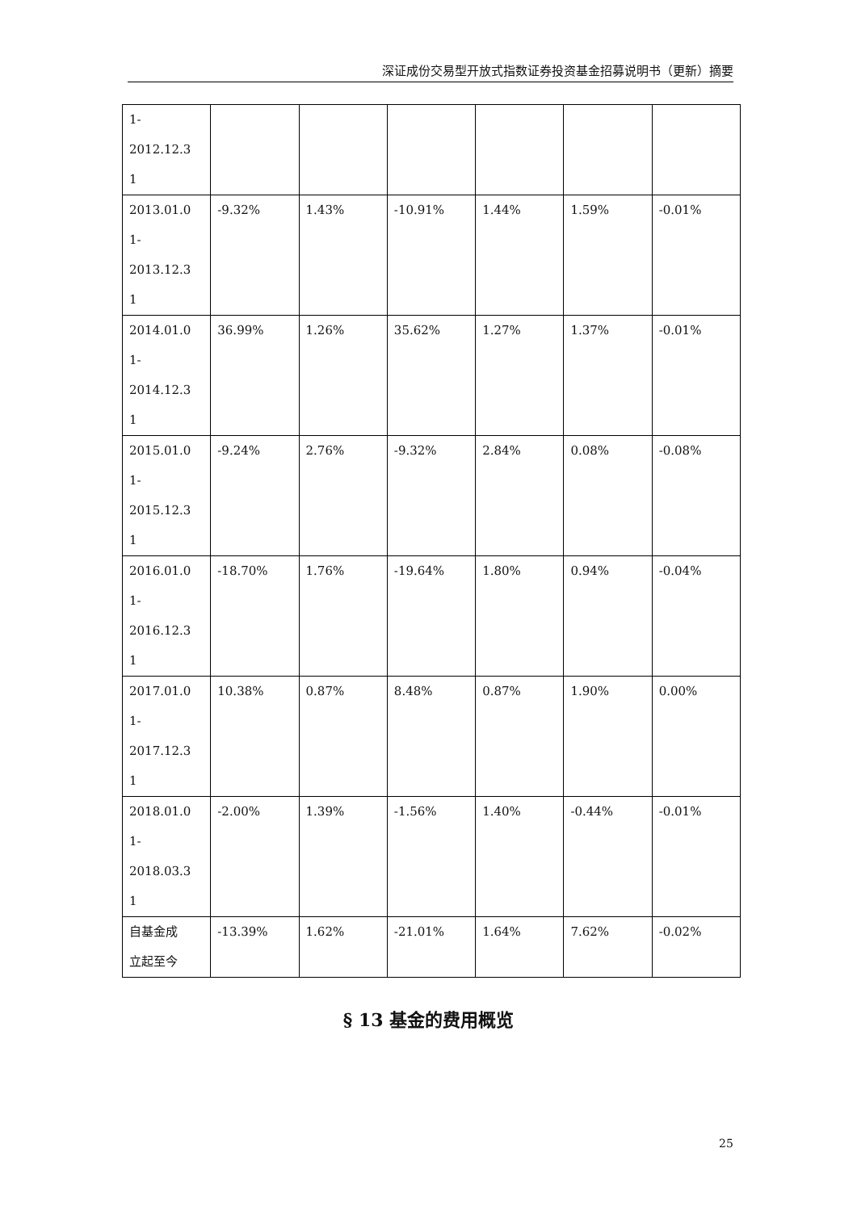深证成份交易型开放式指数证券投资基金招募说明书（更新）摘要
| 1- 2012.12.3 1 | | | | | | |
| 2013.01.0 1- 2013.12.3 1 | -9.32% | 1.43% | -10.91% | 1.44% | 1.59% | -0.01% |
| 2014.01.0 1- 2014.12.3 1 | 36.99% | 1.26% | 35.62% | 1.27% | 1.37% | -0.01% |
| 2015.01.0 1- 2015.12.3 1 | -9.24% | 2.76% | -9.32% | 2.84% | 0.08% | -0.08% |
| 2016.01.0 1- 2016.12.3 1 | -18.70% | 1.76% | -19.64% | 1.80% | 0.94% | -0.04% |
| 2017.01.0 1- 2017.12.3 1 | 10.38% | 0.87% | 8.48% | 0.87% | 1.90% | 0.00% |
| 2018.01.0 1- 2018.03.3 1 | -2.00% | 1.39% | -1.56% | 1.40% | -0.44% | -0.01% |
| 自基金成 立起至今 | -13.39% | 1.62% | -21.01% | 1.64% | 7.62% | -0.02% |
§ 13 基金的费用概览
25